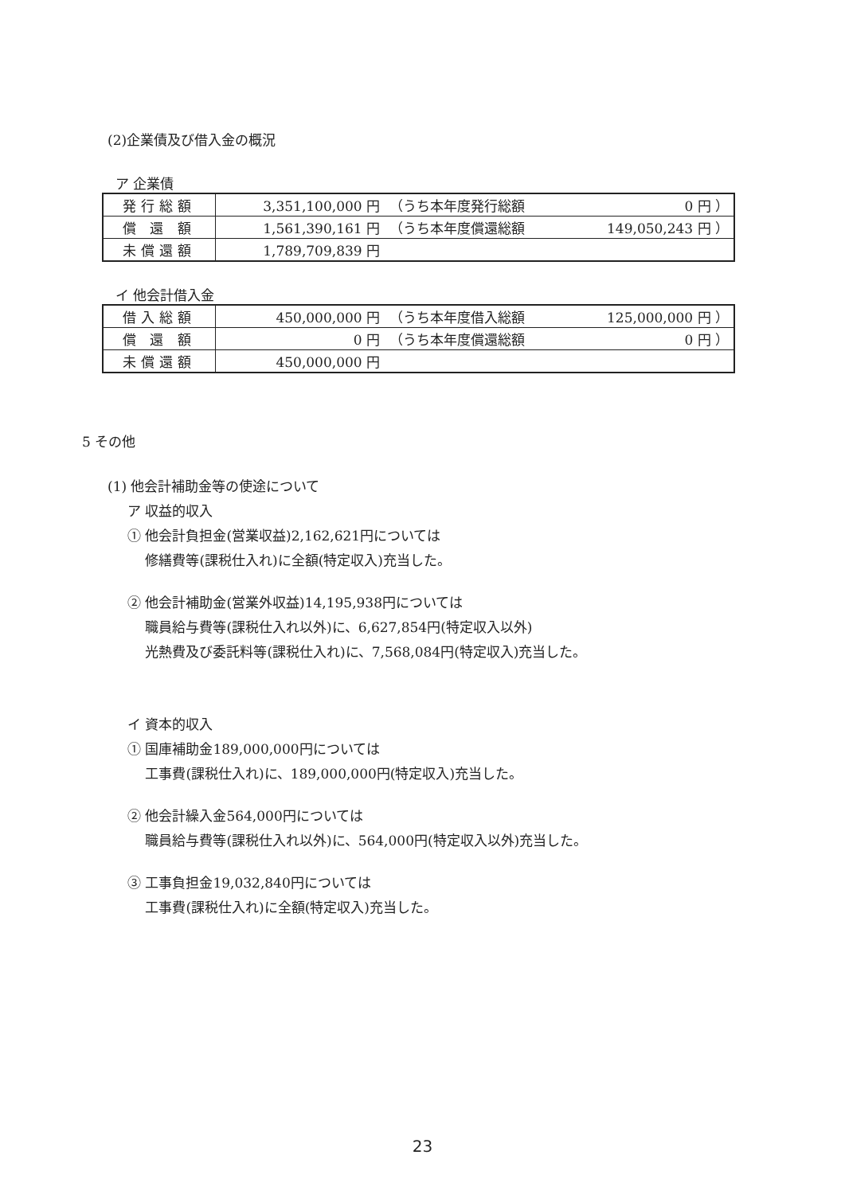(2)企業債及び借入金の概況
ア 企業債
| 発行総額 | 3,351,100,000 円 | （うち本年度発行総額 | 0 円 ） |
| 償 還 額 | 1,561,390,161 円 | （うち本年度償還総額 | 149,050,243 円 ） |
| 未償還額 | 1,789,709,839 円 | | |
イ 他会計借入金
| 借入総額 | 450,000,000 円 | （うち本年度借入総額 | 125,000,000 円 ） |
| 償 還 額 | 0 円 | （うち本年度償還総額 | 0 円 ） |
| 未償還額 | 450,000,000 円 | | |
5 その他
(1) 他会計補助金等の使途について
ア 収益的収入
① 他会計負担金(営業収益)2,162,621円については
  修繕費等(課税仕入れ)に全額(特定収入)充当した。
② 他会計補助金(営業外収益)14,195,938円については
  職員給与費等(課税仕入れ以外)に、6,627,854円(特定収入以外)
  光熱費及び委託料等(課税仕入れ)に、7,568,084円(特定収入)充当した。
イ 資本的収入
① 国庫補助金189,000,000円については
  工事費(課税仕入れ)に、189,000,000円(特定収入)充当した。
② 他会計繰入金564,000円については
  職員給与費等(課税仕入れ以外)に、564,000円(特定収入以外)充当した。
③ 工事負担金19,032,840円については
  工事費(課税仕入れ)に全額(特定収入)充当した。
23